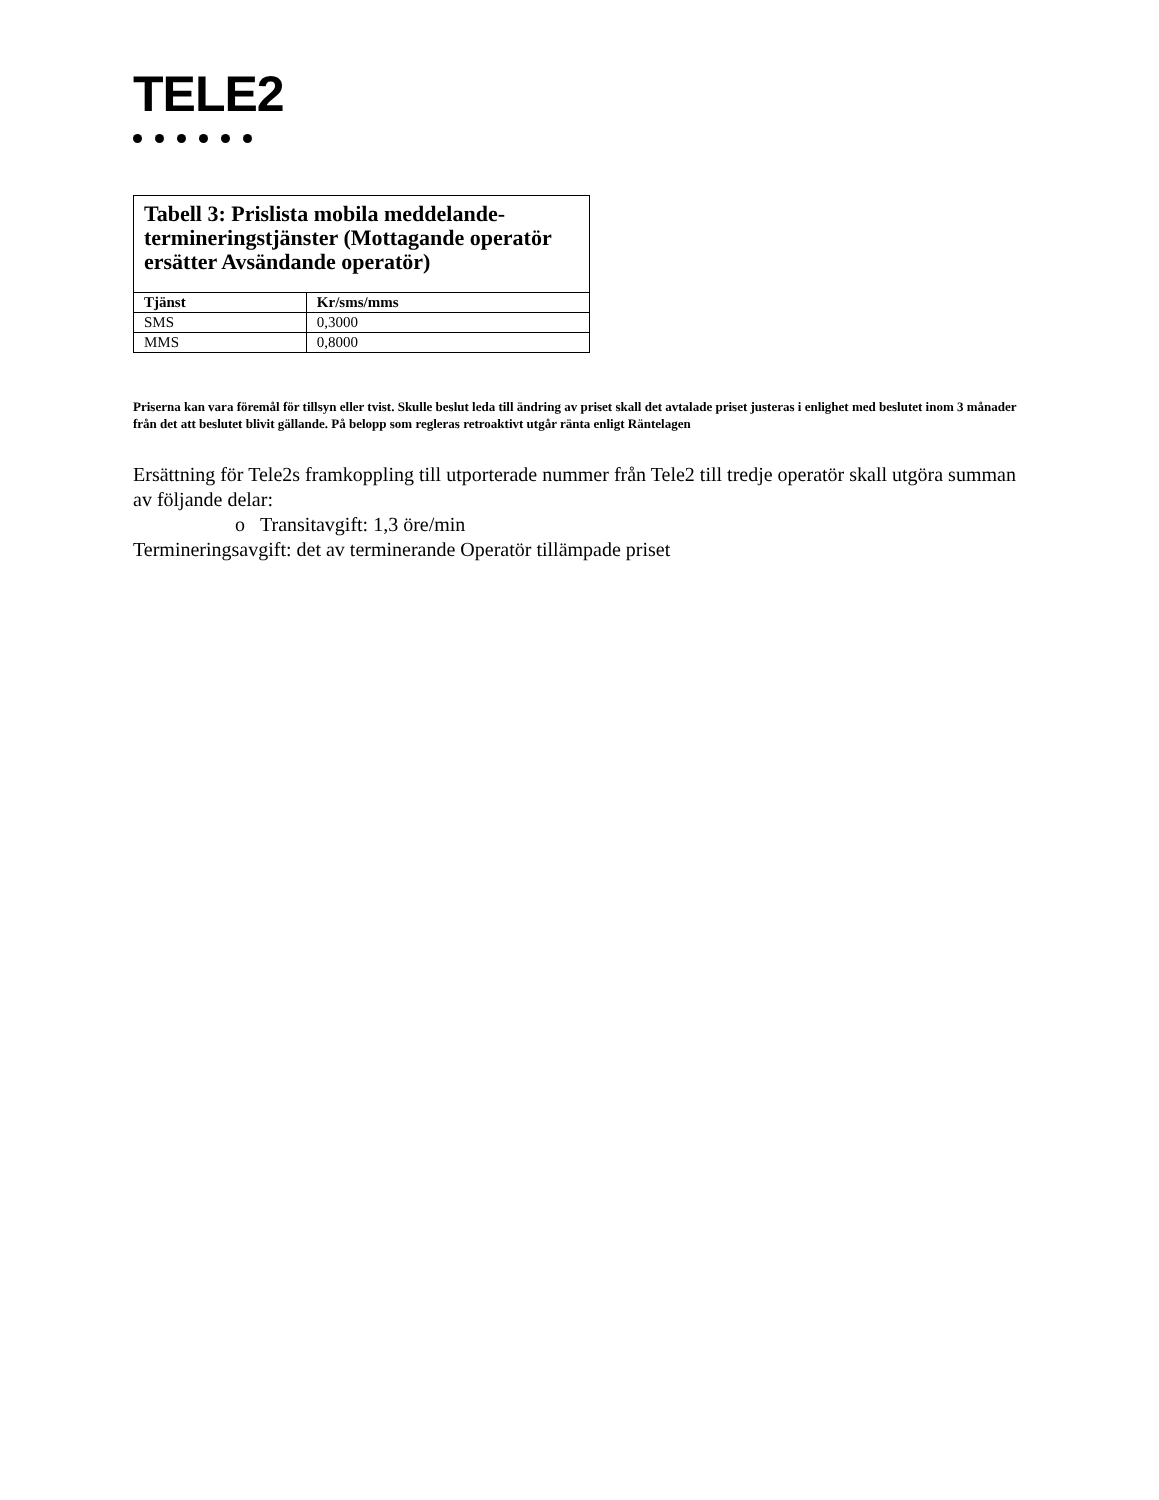TELE2
| Tabell 3: Prislista mobila meddelande-termineringstjänster (Mottagande operatör ersätter Avsändande operatör) | |
| Tjänst | Kr/sms/mms |
| SMS | 0,3000 |
| MMS | 0,8000 |
Priserna kan vara föremål för tillsyn eller tvist. Skulle beslut leda till ändring av priset skall det avtalade priset justeras i enlighet med beslutet inom 3 månader från det att beslutet blivit gällande. På belopp som regleras retroaktivt utgår ränta enligt Räntelagen
Ersättning för Tele2s framkoppling till utporterade nummer från Tele2 till tredje operatör skall utgöra summan av följande delar:
o Transitavgift: 1,3 öre/min
Termineringsavgift: det av terminerande Operatör tillämpade priset